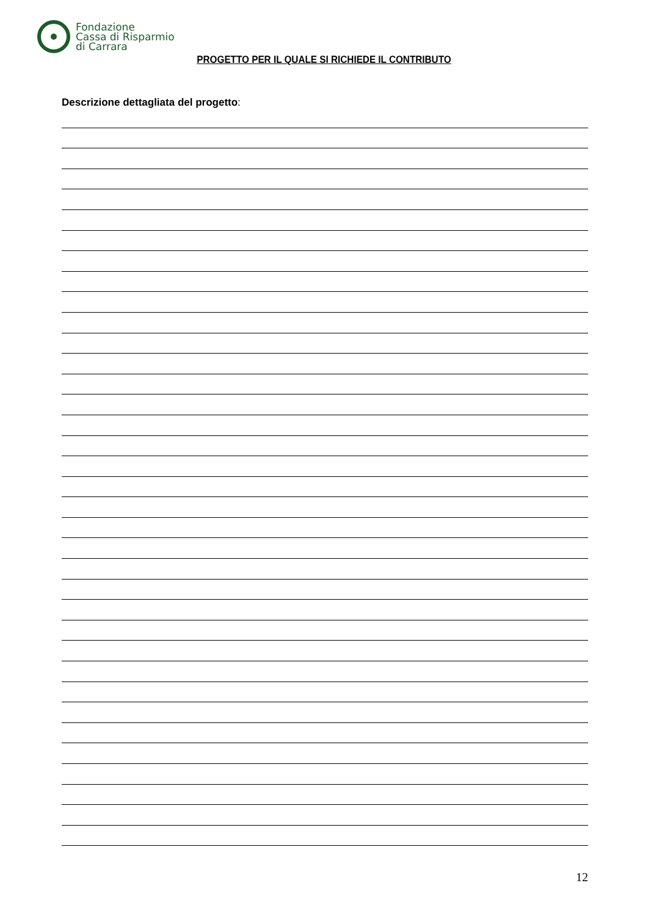Fondazione
Cassa di Risparmio
di Carrara
PROGETTO PER IL QUALE SI RICHIEDE IL CONTRIBUTO
Descrizione dettagliata del progetto:
12